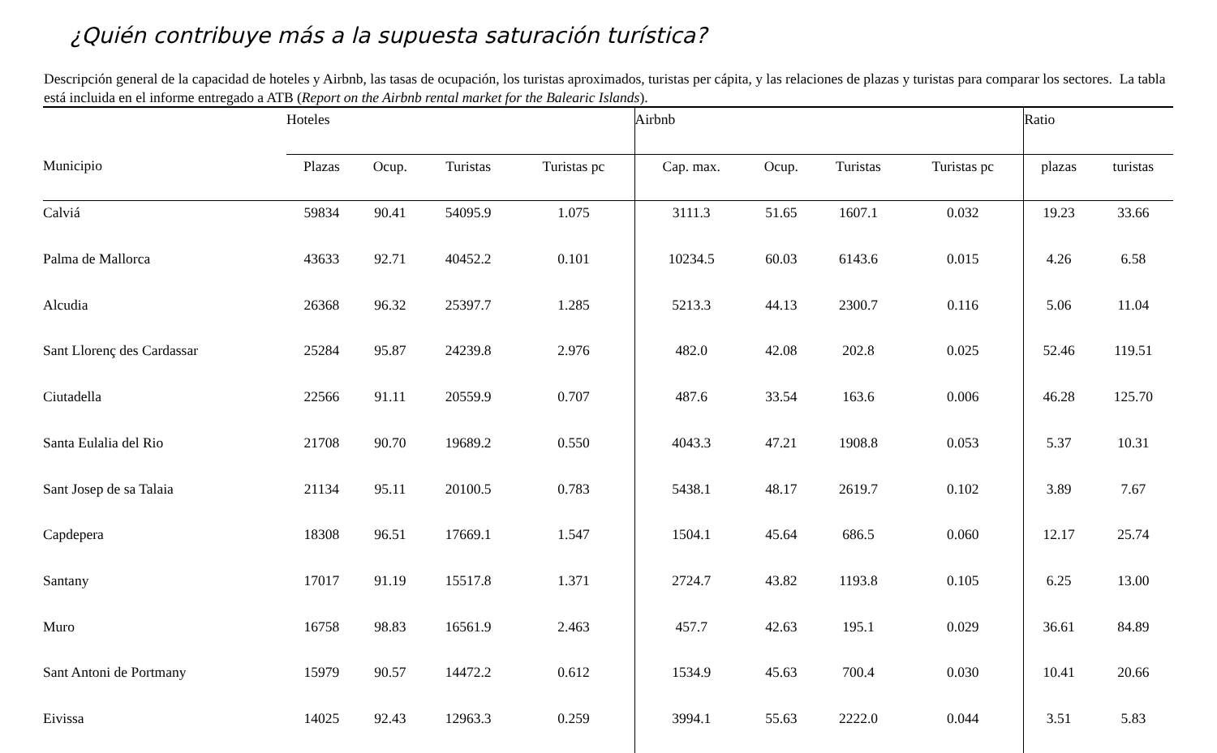¿Quién contribuye más a la supuesta saturación turística?
Descripción general de la capacidad de hoteles y Airbnb, las tasas de ocupación, los turistas aproximados, turistas per cápita, y las relaciones de plazas y turistas para comparar los sectores. La tabla está incluida en el informe entregado a ATB (Report on the Airbnb rental market for the Balearic Islands).
| | Hoteles | | | | Airbnb | | | | Ratio | |
| --- | --- | --- | --- | --- | --- | --- | --- | --- | --- | --- |
| Municipio | Plazas | Ocup. | Turistas | Turistas pc | Cap. max. | Ocup. | Turistas | Turistas pc | plazas | turistas |
| Calviá | 59834 | 90.41 | 54095.9 | 1.075 | 3111.3 | 51.65 | 1607.1 | 0.032 | 19.23 | 33.66 |
| Palma de Mallorca | 43633 | 92.71 | 40452.2 | 0.101 | 10234.5 | 60.03 | 6143.6 | 0.015 | 4.26 | 6.58 |
| Alcudia | 26368 | 96.32 | 25397.7 | 1.285 | 5213.3 | 44.13 | 2300.7 | 0.116 | 5.06 | 11.04 |
| Sant Llorenç des Cardassar | 25284 | 95.87 | 24239.8 | 2.976 | 482.0 | 42.08 | 202.8 | 0.025 | 52.46 | 119.51 |
| Ciutadella | 22566 | 91.11 | 20559.9 | 0.707 | 487.6 | 33.54 | 163.6 | 0.006 | 46.28 | 125.70 |
| Santa Eulalia del Rio | 21708 | 90.70 | 19689.2 | 0.550 | 4043.3 | 47.21 | 1908.8 | 0.053 | 5.37 | 10.31 |
| Sant Josep de sa Talaia | 21134 | 95.11 | 20100.5 | 0.783 | 5438.1 | 48.17 | 2619.7 | 0.102 | 3.89 | 7.67 |
| Capdepera | 18308 | 96.51 | 17669.1 | 1.547 | 1504.1 | 45.64 | 686.5 | 0.060 | 12.17 | 25.74 |
| Santany | 17017 | 91.19 | 15517.8 | 1.371 | 2724.7 | 43.82 | 1193.8 | 0.105 | 6.25 | 13.00 |
| Muro | 16758 | 98.83 | 16561.9 | 2.463 | 457.7 | 42.63 | 195.1 | 0.029 | 36.61 | 84.89 |
| Sant Antoni de Portmany | 15979 | 90.57 | 14472.2 | 0.612 | 1534.9 | 45.63 | 700.4 | 0.030 | 10.41 | 20.66 |
| Eivissa | 14025 | 92.43 | 12963.3 | 0.259 | 3994.1 | 55.63 | 2222.0 | 0.044 | 3.51 | 5.83 |